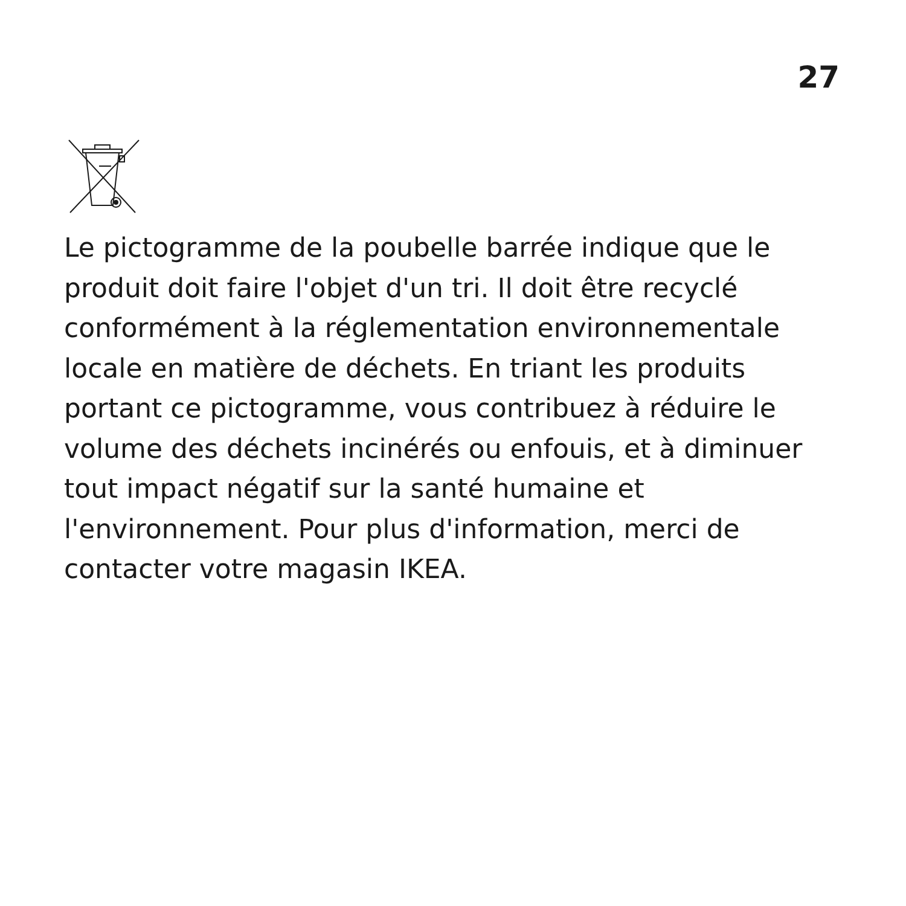27
Le pictogramme de la poubelle barrée indique que le produit doit faire l'objet d'un tri. Il doit être recyclé conformément à la réglementation environnementale locale en matière de déchets. En triant les produits portant ce pictogramme, vous contribuez à réduire le volume des déchets incinérés ou enfouis, et à diminuer tout impact négatif sur la santé humaine et l'environnement. Pour plus d'information, merci de contacter votre magasin IKEA.